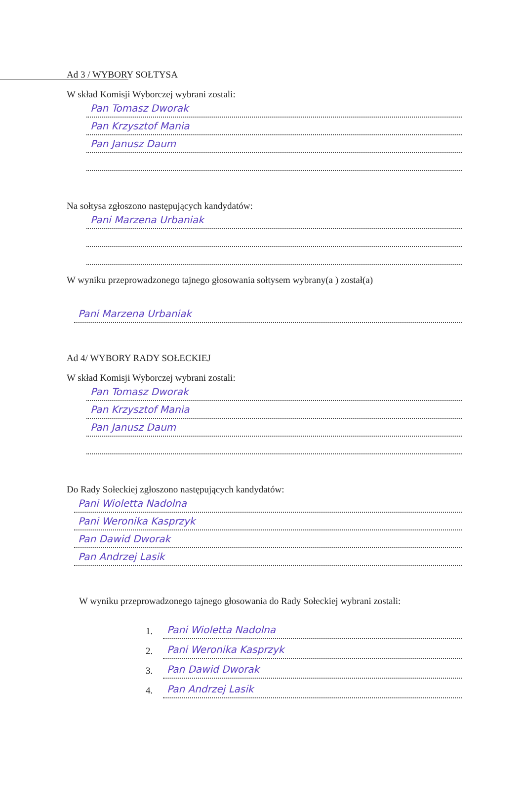Ad 3 / WYBORY SOŁTYSA
W skład Komisji Wyborczej wybrani zostali:
Pan Tomasz Dworak
Pan Krzysztof Mania
Pan Janusz Daum
Na sołtysa zgłoszono następujących kandydatów:
Pani Marzena Urbaniak
W wyniku przeprowadzonego tajnego głosowania sołtysem wybrany(a ) został(a)
Pani Marzena Urbaniak
Ad 4/ WYBORY RADY SOŁECKIEJ
W skład Komisji Wyborczej wybrani zostali:
Pan Tomasz Dworak
Pan Krzysztof Mania
Pan Janusz Daum
Do Rady Sołeckiej zgłoszono następujących kandydatów:
Pani Wioletta Nadolna
Pani Weronika Kasprzyk
Pan Dawid Dworak
Pan Andrzej Lasik
W wyniku przeprowadzonego tajnego głosowania do Rady Sołeckiej wybrani zostali:
1.
Pani Wioletta Nadolna
2.
Pani Weronika Kasprzyk
3.
Pan Dawid Dworak
4.
Pan Andrzej Lasik